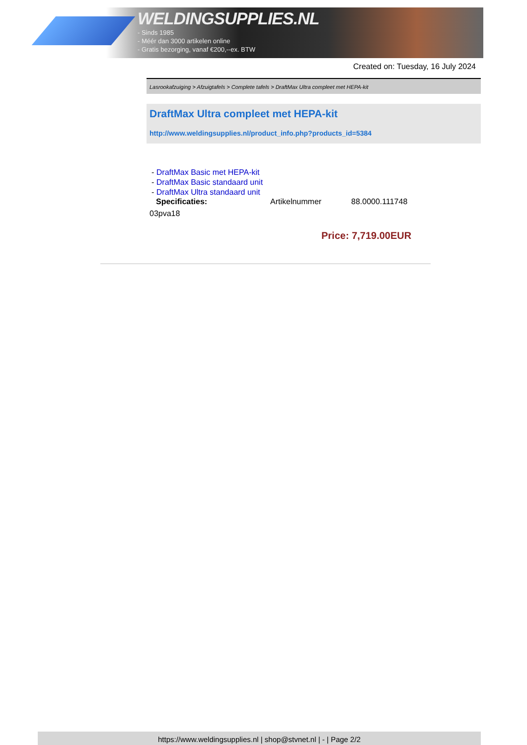WELDINGSUPPLIES.NL
- Sinds 1985
- Méér dan 3000 artikelen online
- Gratis bezorging, vanaf €200,--ex. BTW
Created on: Tuesday, 16 July 2024
Lasrookafzuiging > Afzuigtafels > Complete tafels > DraftMax Ultra compleet met HEPA-kit
DraftMax Ultra compleet met HEPA-kit
http://www.weldingsupplies.nl/product_info.php?products_id=5384
- DraftMax Basic met HEPA-kit
- DraftMax Basic standaard unit
- DraftMax Ultra standaard unit
Specificaties: Artikelnummer 88.0000.111748
03pva18
Price: 7,719.00EUR
https://www.weldingsupplies.nl | shop@stvnet.nl | - | Page 2/2